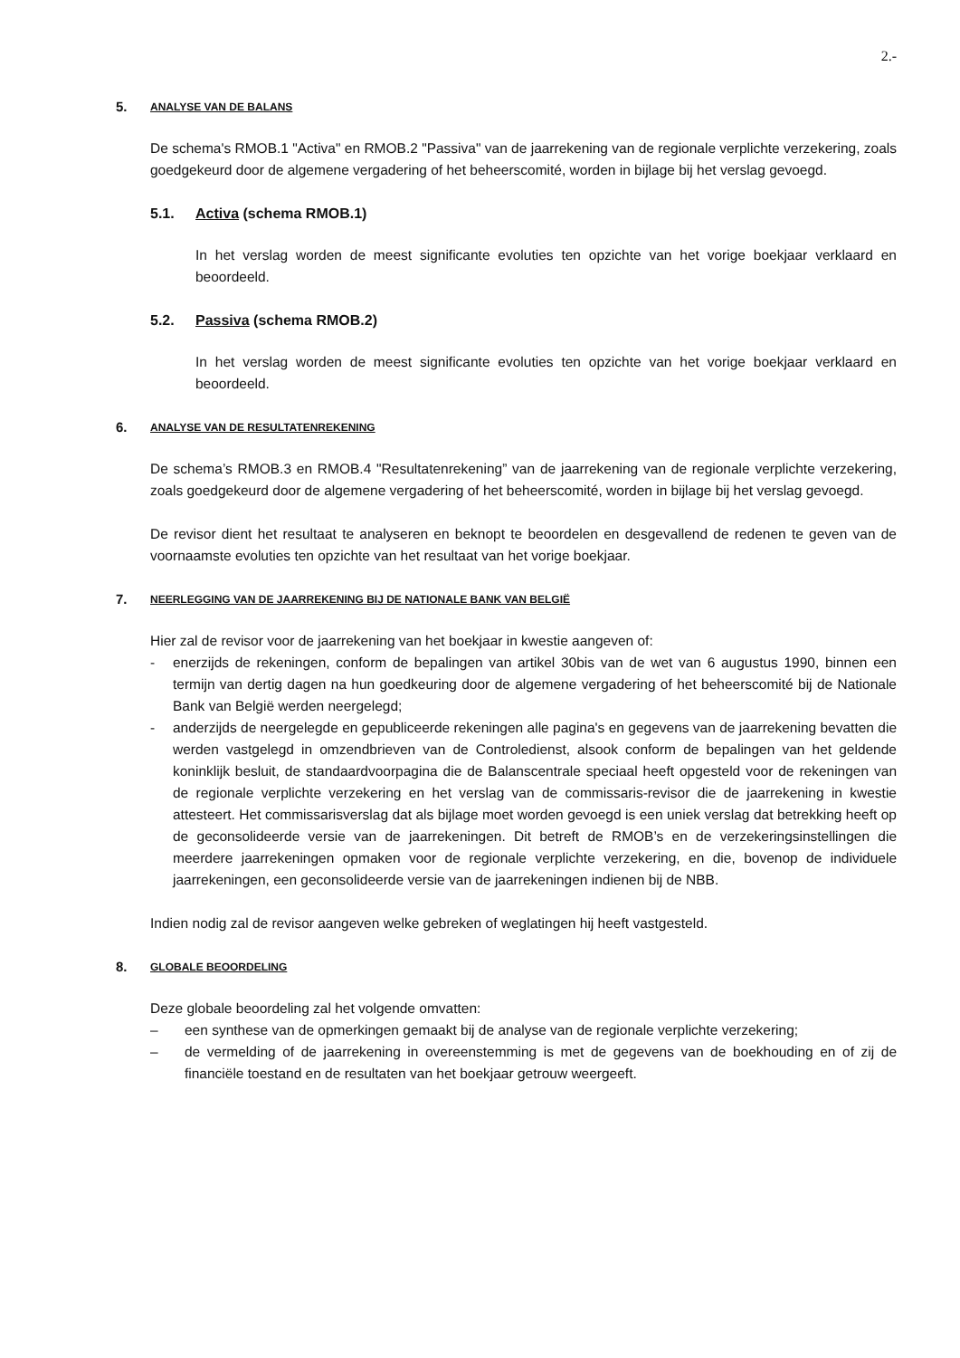2.-
5. ANALYSE VAN DE BALANS
De schema's RMOB.1 "Activa" en RMOB.2 "Passiva" van de jaarrekening van de regionale verplichte verzekering, zoals goedgekeurd door de algemene vergadering of het beheerscomité, worden in bijlage bij het verslag gevoegd.
5.1. Activa (schema RMOB.1)
In het verslag worden de meest significante evoluties ten opzichte van het vorige boekjaar verklaard en beoordeeld.
5.2. Passiva (schema RMOB.2)
In het verslag worden de meest significante evoluties ten opzichte van het vorige boekjaar verklaard en beoordeeld.
6. ANALYSE VAN DE RESULTATENREKENING
De schema’s RMOB.3 en RMOB.4 "Resultatenrekening” van de jaarrekening van de regionale verplichte verzekering, zoals goedgekeurd door de algemene vergadering of het beheerscomité, worden in bijlage bij het verslag gevoegd.
De revisor dient het resultaat te analyseren en beknopt te beoordelen en desgevallend de redenen te geven van de voornaamste evoluties ten opzichte van het resultaat van het vorige boekjaar.
7. NEERLEGGING VAN DE JAARREKENING BIJ DE NATIONALE BANK VAN BELGIË
Hier zal de revisor voor de jaarrekening van het boekjaar in kwestie aangeven of:
- enerzijds de rekeningen, conform de bepalingen van artikel 30bis van de wet van 6 augustus 1990, binnen een termijn van dertig dagen na hun goedkeuring door de algemene vergadering of het beheerscomité bij de Nationale Bank van België werden neergelegd;
- anderzijds de neergelegde en gepubliceerde rekeningen alle pagina's en gegevens van de jaarrekening bevatten die werden vastgelegd in omzendbrieven van de Controledienst, alsook conform de bepalingen van het geldende koninklijk besluit, de standaardvoorpagina die de Balanscentrale speciaal heeft opgesteld voor de rekeningen van de regionale verplichte verzekering en het verslag van de commissaris-revisor die de jaarrekening in kwestie attesteert. Het commissarisverslag dat als bijlage moet worden gevoegd is een uniek verslag dat betrekking heeft op de geconsolideerde versie van de jaarrekeningen. Dit betreft de RMOB’s en de verzekeringsinstellingen die meerdere jaarrekeningen opmaken voor de regionale verplichte verzekering, en die, bovenop de individuele jaarrekeningen, een geconsolideerde versie van de jaarrekeningen indienen bij de NBB.
Indien nodig zal de revisor aangeven welke gebreken of weglatingen hij heeft vastgesteld.
8. GLOBALE BEOORDELING
Deze globale beoordeling zal het volgende omvatten:
– een synthese van de opmerkingen gemaakt bij de analyse van de regionale verplichte verzekering;
– de vermelding of de jaarrekening in overeenstemming is met de gegevens van de boekhouding en of zij de financiële toestand en de resultaten van het boekjaar getrouw weergeeft.